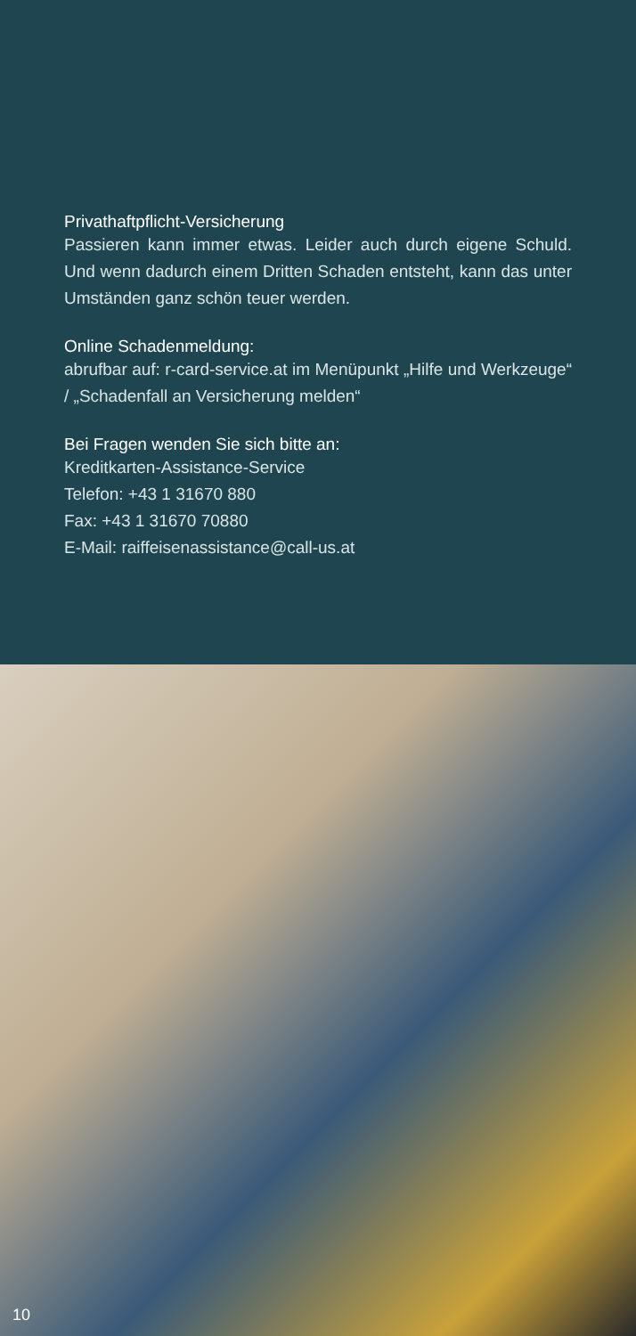Privathaftpflicht-Versicherung
Passieren kann immer etwas. Leider auch durch eigene Schuld. Und wenn dadurch einem Dritten Schaden entsteht, kann das unter Umständen ganz schön teuer werden.
Online Schadenmeldung:
abrufbar auf: r-card-service.at im Menüpunkt „Hilfe und Werkzeuge“ / „Schadenfall an Versicherung melden“
Bei Fragen wenden Sie sich bitte an:
Kreditkarten-Assistance-Service
Telefon: +43 1 31670 880
Fax: +43 1 31670 70880
E-Mail: raiffeisenassistance@call-us.at
10